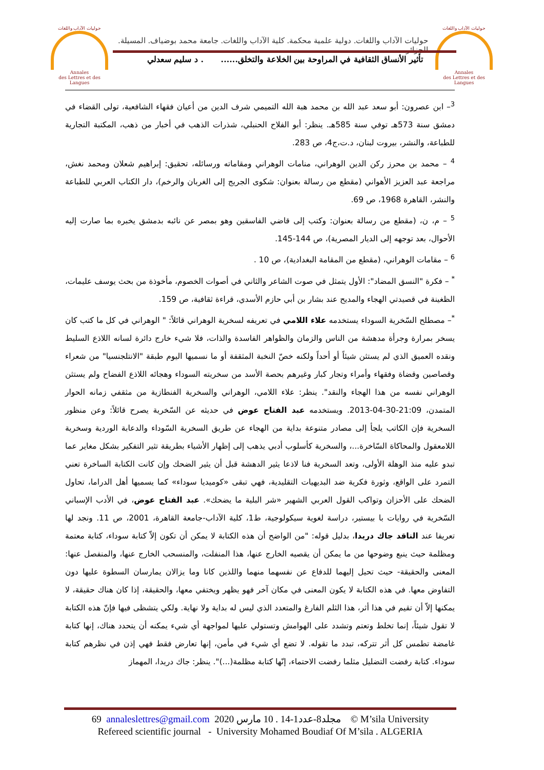حوليات الآداب واللغات
Annales
des Lettres et des Langues
حوليات الآداب واللغات
Annales
des Lettres et des Langues
حوليات الآداب واللغات. دولية علمية محكمة. كلية الآداب واللغات. جامعة محمد بوضياف. المسيلة. الجزائر
تأثير الأنساق الثقافية في المراوحة بين الخلاعة والتخلق...... . د سليم سعدلي
<sup>3</sup>– ابن عصرون: أبو سعد عبد الله بن محمد هبة الله التميمي شرف الدين من أعيان فقهاء الشافعية، تولى القضاء في دمشق سنة 573هـ توفي سنة 585هـ. ينظر: أبو الفلاح الحنبلي، شذرات الذهب في أخبار من ذهب، المكتبة التجارية للطباعة، والنشر، بيروت لبنان، د.ت،ج4، ص 283.
<sup>4</sup> – محمد بن محرز ركن الدين الوهراني، منامات الوهراني ومقاماته ورسائله، تحقيق: إبراهيم شعلان ومحمد نغش، مراجعة عبد العزيز الأهواني (مقطع من رسالة بعنوان: شكوى الجريج إلى الغربان والرخم)، دار الكتاب العربي للطباعة والنشر، القاهرة 1968، ص 69.
<sup>5</sup> – م، ن، (مقطع من رسالة بعنوان: وكتب إلى قاضي الفاسقين وهو بمصر عن نائبه بدمشق يخبره بما صارت إليه الأحوال، بعد توجهه إلى الديار المصرية)، ص 144-145.
<sup>6</sup> – مقامات الوهراني، (مقطع من المقامة البغدادية)، ص 10 .
<sup>*</sup> – فكرة "النسق المضاد": الأول يتمثل في صوت الشاعر والثاني في أصوات الخصوم، مأخوذة من بحث يوسف عليمات، الظغينة في قصيدتي الهجاء والمديح عند بشار بن أبي حازم الأسدي، قراءة ثقافية، ص 159.
<sup>*</sup>– مصطلح السّخرية السوداء يستخدمه علاء اللامي في تعريفه لسخرية الوهراني قائلاً: " الوهراني في كل ما كتب كان يسخر بمرارة وجرأة مدهشة من الناس والزمان والظواهر الفاسدة والذات، فلا شيء خارج دائرة لسانه اللاذع السليط ونقده العميق الذي لم يستثن شيئاً أو أحداً ولكنه خصّ النخبة المثقفة أو ما نسميها اليوم طبقة "الانتلجنسيا" من شعراء وقصاصين وقضاة وفقهاء وأمراء وتجار كبار وغيرهم بحصة الأسد من سخريته السوداء وهجائه اللاذع الفضاح ولم يستثن الوهراني نفسه من هذا الهجاء والنقد". ينظر: علاء اللامي، الوهراني والسخرية الفنطازية من مثقفي زمانه الحوار المتمدن، 21:09-30-04-2013. ويستخدمه عبد الفتاح عوض في حديثه عن السّخرية يصرح قائلاً: وعن منظور السخرية فإن الكاتب يلجأ إلى مصادر متنوعة بداية من الهجاء عن طريق السخرية السّوداء والدعابة الوردية وسخرية اللامعقول والمحاكاة السّاخرة...، والسخرية كأسلوب أدبي يذهب إلى إظهار الأشياء بطريقة تثير التفكير بشكل مغاير عما تبدو عليه منذ الوهلة الأولى، وتعد السخرية فنا لاذعا يثير الدهشة قبل أن يثير الضحك وإن كانت الكتابة الساخرة تعني التمرد على الواقع، وثورة فكرية ضد البديهيات التقليدية، فهي تبقى «كوميديا سوداء» كما يسميها أهل الدراما، تحاول الضحك على الأحزان وتواكب القول العربي الشهير «شر البلية ما يضحك». عبد الفتاح عوض، في الأدب الإسباني السّخرية في روايات با بيستير، دراسة لغوية سيكولوجية، ط1، كلية الآداب-جامعة القاهرة، 2001، ص 11. ونجد لها تعريفا عند الناقد جاك دريدا، بدليل قوله: "من الواضح أن هذه الكتابة لا يمكن أن تكون إلاّ كتابة سوداء، كتابة معتمة ومظلمة حيث ينبع وضوحها من ما يمكن أن يقصيه الخارج عنها، هذا المنفلت، والمنسحب الخارج عنها، والمنفصل عنها: المعنى والحقيقة- حيث تحيل إليهما للدفاع عن نفسهما منهما واللذين كانا وما يزالان يمارسان السطوة عليها دون التفاوض معها. في هذه الكتابة لا يكون المعنى في مكان آخر فهو يظهر ويختفي معها، والحقيقة، إذا كان هناك حقيقة، لا يمكنها إلاّ أن تقيم في هذا أثر، هذا الثلم الفارغ والمتعدد الذي ليس له بداية ولا نهاية. ولكي يتشظى فيها فإنّ هذه الكتابة لا تقول شيئاً، إنما تخلط وتعتم وتشدد على الهوامش وتستولي عليها لمواجهة أي شيء يمكنه أن يتحدد هناك، إنها كتابة غامضة تطمس كل أثر تتركه، تبدد ما تقوله. لا تضع أي شيء في مأمن، إنها تعارض فقط فهي إذن في نظرهم كتابة سوداء. كتابة رفضت التضليل مثلما رفضت الاحتماء، إنّها كتابة مظلمة(...)". ينظر: جاك دريدا، المهماز
69 annaleslettres@gmail.com 2020 مجلد8-عدد1-14 . 10 مارس © M’sila University
Refereed scientific journal - University Mohamed Boudiaf Of M’sila . ALGERIA